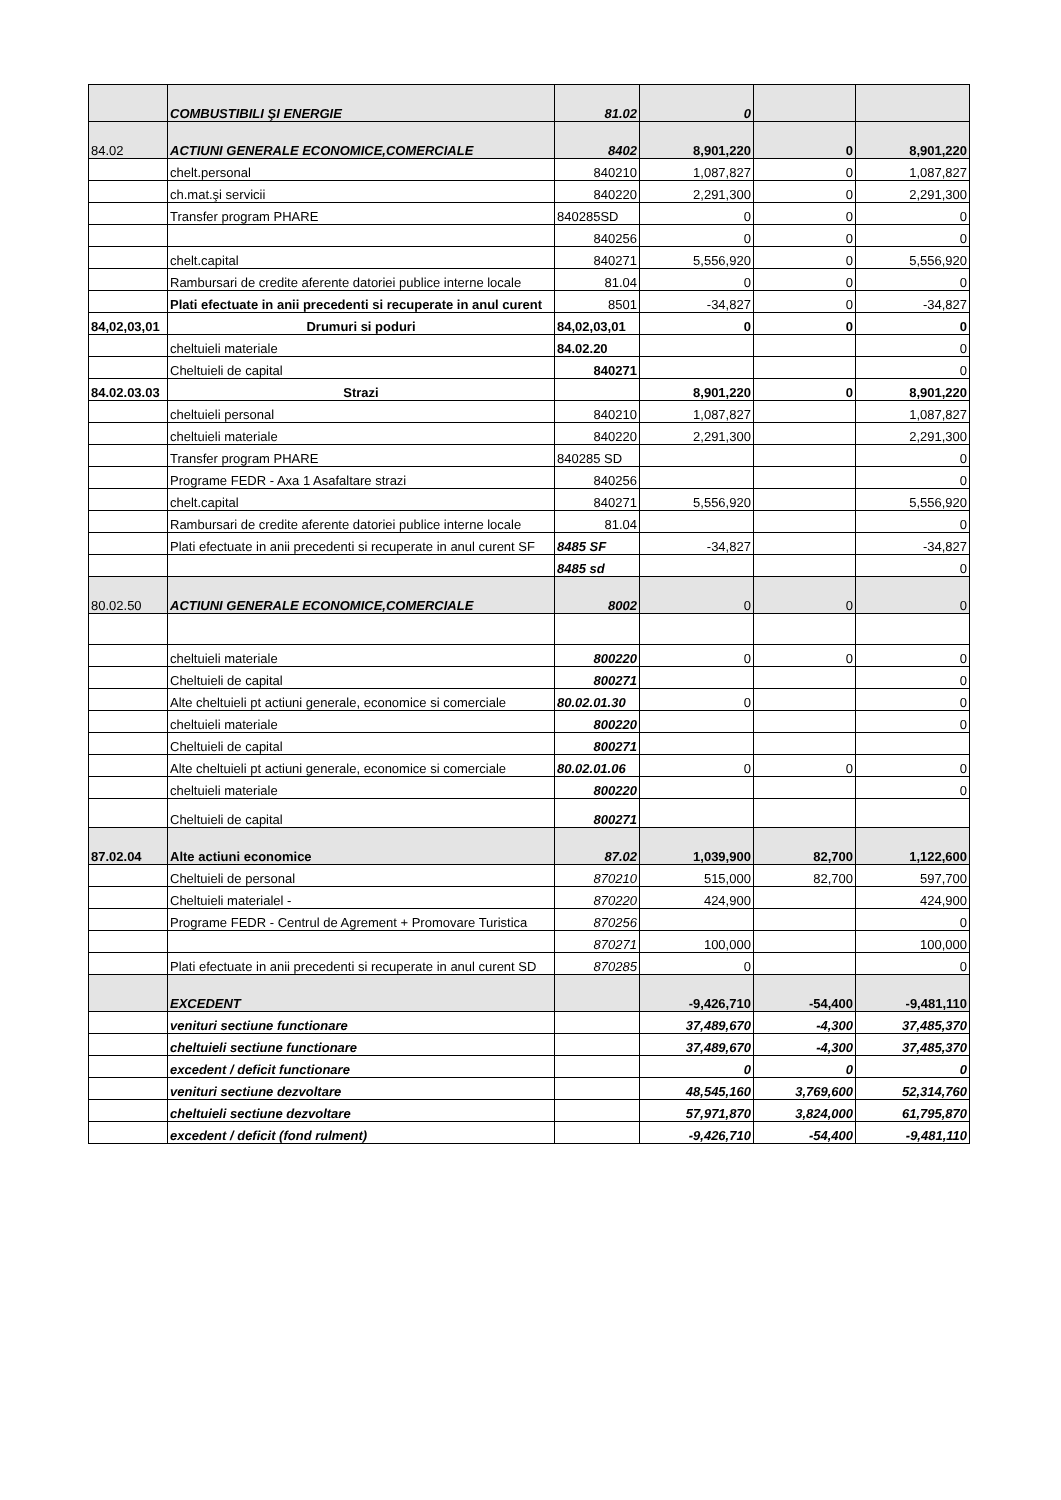| | COMBUSTIBILI ŞI ENERGIE | 81.02 | 0 | | |
| 84.02 | ACTIUNI GENERALE ECONOMICE,COMERCIALE | 8402 | 8,901,220 | 0 | 8,901,220 |
| | chelt.personal | 840210 | 1,087,827 | 0 | 1,087,827 |
| | ch.mat.şi servicii | 840220 | 2,291,300 | 0 | 2,291,300 |
| | Transfer program PHARE | 840285SD | 0 | 0 | 0 |
| | | 840256 | 0 | 0 | 0 |
| | chelt.capital | 840271 | 5,556,920 | 0 | 5,556,920 |
| | Rambursari de credite aferente datoriei publice interne locale | 81.04 | 0 | 0 | 0 |
| | Plati efectuate in anii precedenti si recuperate in anul curent | 8501 | -34,827 | 0 | -34,827 |
| 84,02,03,01 | Drumuri si poduri | 84,02,03,01 | 0 | 0 | 0 |
| | cheltuieli materiale | 84.02.20 | | | 0 |
| | Cheltuieli de capital | 840271 | | | 0 |
| 84.02.03.03 | Strazi | | 8,901,220 | 0 | 8,901,220 |
| | cheltuieli personal | 840210 | 1,087,827 | | 1,087,827 |
| | cheltuieli materiale | 840220 | 2,291,300 | | 2,291,300 |
| | Transfer program PHARE | 840285 SD | | | 0 |
| | Programe FEDR - Axa 1 Asafaltare strazi | 840256 | | | 0 |
| | chelt.capital | 840271 | 5,556,920 | | 5,556,920 |
| | Rambursari de credite aferente datoriei publice interne locale | 81.04 | | | 0 |
| | Plati efectuate in anii precedenti si recuperate in anul curent SF | 8485 SF | -34,827 | | -34,827 |
| | | 8485 sd | | | 0 |
| 80.02.50 | ACTIUNI GENERALE ECONOMICE,COMERCIALE | 8002 | 0 | 0 | 0 |
| | cheltuieli materiale | 800220 | 0 | 0 | 0 |
| | Cheltuieli de capital | 800271 | | | 0 |
| | Alte cheltuieli pt actiuni generale, economice si comerciale | 80.02.01.30 | 0 | | 0 |
| | cheltuieli materiale | 800220 | | | 0 |
| | Cheltuieli de capital | 800271 | | | |
| | Alte cheltuieli pt actiuni generale, economice si comerciale | 80.02.01.06 | 0 | 0 | 0 |
| | cheltuieli materiale | 800220 | | | 0 |
| | Cheltuieli de capital | 800271 | | | |
| 87.02.04 | Alte actiuni economice | 87.02 | 1,039,900 | 82,700 | 1,122,600 |
| | Cheltuieli de personal | 870210 | 515,000 | 82,700 | 597,700 |
| | Cheltuieli materialel - | 870220 | 424,900 | | 424,900 |
| | Programe FEDR - Centrul de Agrement + Promovare Turistica | 870256 | | | 0 |
| | | 870271 | 100,000 | | 100,000 |
| | Plati efectuate in anii precedenti si recuperate in anul curent SD | 870285 | 0 | | 0 |
| | EXCEDENT | | -9,426,710 | -54,400 | -9,481,110 |
| | venituri sectiune functionare | | 37,489,670 | -4,300 | 37,485,370 |
| | cheltuieli sectiune functionare | | 37,489,670 | -4,300 | 37,485,370 |
| | excedent / deficit functionare | | 0 | 0 | 0 |
| | venituri sectiune dezvoltare | | 48,545,160 | 3,769,600 | 52,314,760 |
| | cheltuieli sectiune dezvoltare | | 57,971,870 | 3,824,000 | 61,795,870 |
| | excedent / deficit (fond rulment) | | -9,426,710 | -54,400 | -9,481,110 |